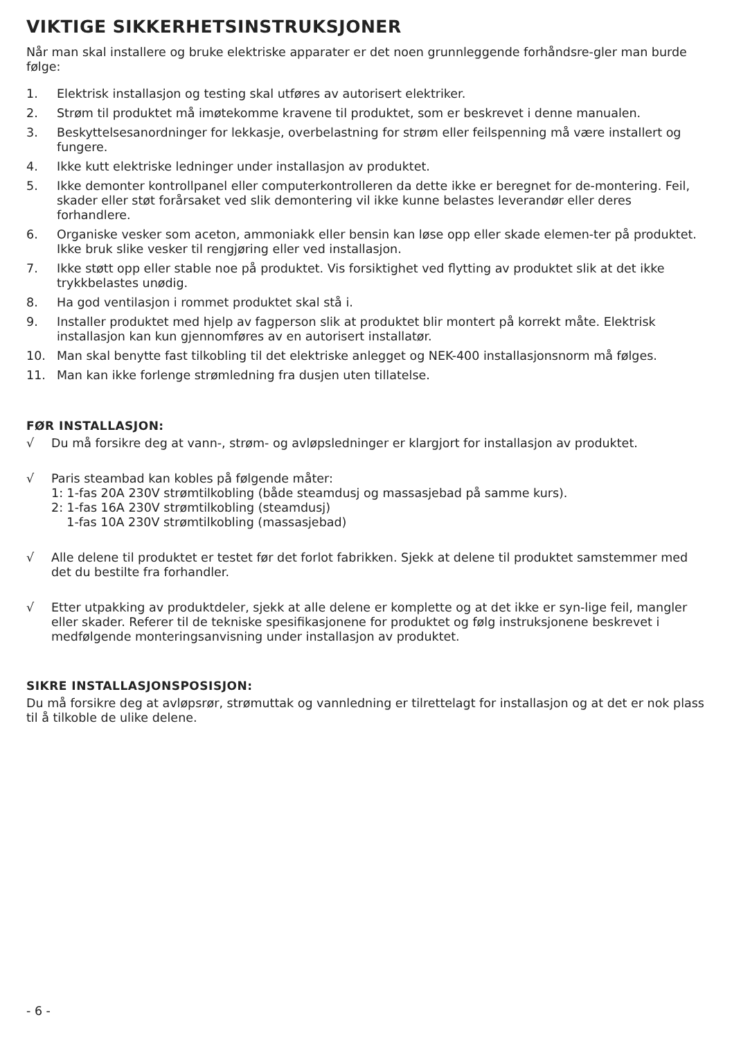VIKTIGE SIKKERHETSINSTRUKSJONER
Når man skal installere og bruke elektriske apparater er det noen grunnleggende forhåndsre-gler man burde følge:
1. Elektrisk installasjon og testing skal utføres av autorisert elektriker.
2. Strøm til produktet må imøtekomme kravene til produktet, som er beskrevet i denne manualen.
3. Beskyttelsesanordninger for lekkasje, overbelastning for strøm eller feilspenning må være installert og fungere.
4. Ikke kutt elektriske ledninger under installasjon av produktet.
5. Ikke demonter kontrollpanel eller computerkontrolleren da dette ikke er beregnet for de-montering. Feil, skader eller støt forårsaket ved slik demontering vil ikke kunne belastes leverandør eller deres forhandlere.
6. Organiske vesker som aceton, ammoniakk eller bensin kan løse opp eller skade elemen-ter på produktet. Ikke bruk slike vesker til rengjøring eller ved installasjon.
7. Ikke støtt opp eller stable noe på produktet. Vis forsiktighet ved flytting av produktet slik at det ikke trykkbelastes unødig.
8. Ha god ventilasjon i rommet produktet skal stå i.
9. Installer produktet med hjelp av fagperson slik at produktet blir montert på korrekt måte. Elektrisk installasjon kan kun gjennomføres av en autorisert installatør.
10. Man skal benytte fast tilkobling til det elektriske anlegget og NEK-400 installasjonsnorm må følges.
11. Man kan ikke forlenge strømledning fra dusjen uten tillatelse.
FØR INSTALLASJON:
√ Du må forsikre deg at vann-, strøm- og avløpsledninger er klargjort for installasjon av produktet.
√ Paris steambad kan kobles på følgende måter:
1: 1-fas 20A 230V strømtilkobling (både steamdusj og massasjebad på samme kurs).
2: 1-fas 16A 230V strømtilkobling (steamdusj)
1-fas 10A 230V strømtilkobling (massasjebad)
√ Alle delene til produktet er testet før det forlot fabrikken. Sjekk at delene til produktet samstemmer med det du bestilte fra forhandler.
√ Etter utpakking av produktdeler, sjekk at alle delene er komplette og at det ikke er syn-lige feil, mangler eller skader. Referer til de tekniske spesifikasjonene for produktet og følg instruksjonene beskrevet i medfølgende monteringsanvisning under installasjon av produktet.
SIKRE INSTALLASJONSPOSISJON:
Du må forsikre deg at avløpsrør, strømuttak og vannledning er tilrettelagt for installasjon og at det er nok plass til å tilkoble de ulike delene.
- 6 -